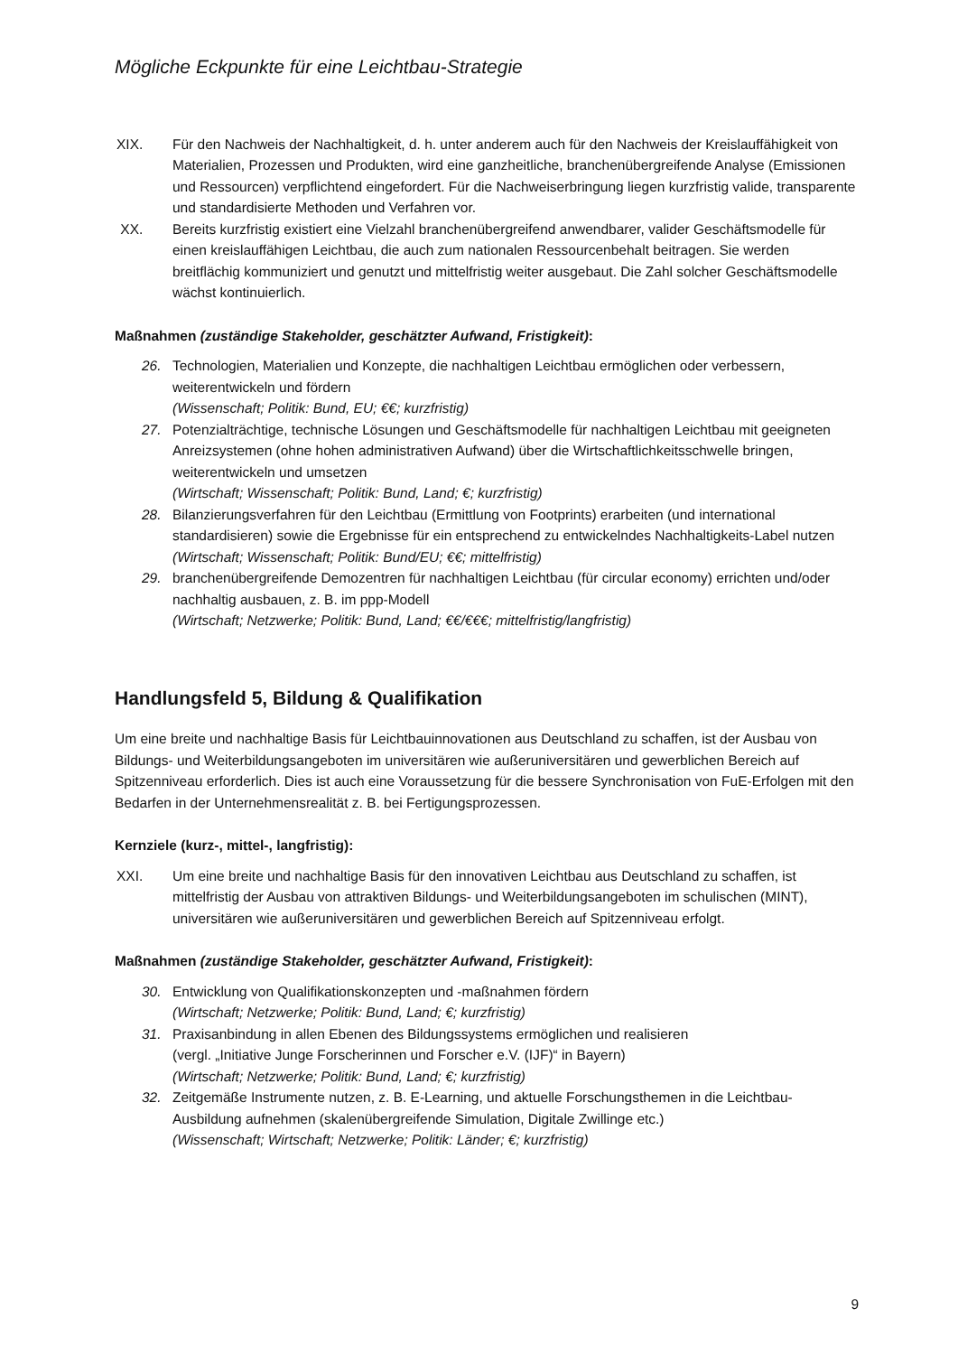Mögliche Eckpunkte für eine Leichtbau-Strategie
XIX. Für den Nachweis der Nachhaltigkeit, d. h. unter anderem auch für den Nachweis der Kreislauffähigkeit von Materialien, Prozessen und Produkten, wird eine ganzheitliche, branchenübergreifende Analyse (Emissionen und Ressourcen) verpflichtend eingefordert. Für die Nachweiserbringung liegen kurzfristig valide, transparente und standardisierte Methoden und Verfahren vor.
XX. Bereits kurzfristig existiert eine Vielzahl branchenübergreifend anwendbarer, valider Geschäftsmodelle für einen kreislauffähigen Leichtbau, die auch zum nationalen Ressourcenbehalt beitragen. Sie werden breitflächig kommuniziert und genutzt und mittelfristig weiter ausgebaut. Die Zahl solcher Geschäftsmodelle wächst kontinuierlich.
Maßnahmen (zuständige Stakeholder, geschätzter Aufwand, Fristigkeit):
26. Technologien, Materialien und Konzepte, die nachhaltigen Leichtbau ermöglichen oder verbessern, weiterentwickeln und fördern
(Wissenschaft; Politik: Bund, EU; €€; kurzfristig)
27. Potenzialträchtige, technische Lösungen und Geschäftsmodelle für nachhaltigen Leichtbau mit geeigneten Anreizsystemen (ohne hohen administrativen Aufwand) über die Wirtschaftlichkeitsschwelle bringen, weiterentwickeln und umsetzen
(Wirtschaft; Wissenschaft; Politik: Bund, Land; €; kurzfristig)
28. Bilanzierungsverfahren für den Leichtbau (Ermittlung von Footprints) erarbeiten (und international standardisieren) sowie die Ergebnisse für ein entsprechend zu entwickelndes Nachhaltigkeits-Label nutzen
(Wirtschaft; Wissenschaft; Politik: Bund/EU; €€; mittelfristig)
29. branchenübergreifende Demozentren für nachhaltigen Leichtbau (für circular economy) errichten und/oder nachhaltig ausbauen, z. B. im ppp-Modell
(Wirtschaft; Netzwerke; Politik: Bund, Land; €€/€€€; mittelfristig/langfristig)
Handlungsfeld 5, Bildung & Qualifikation
Um eine breite und nachhaltige Basis für Leichtbauinnovationen aus Deutschland zu schaffen, ist der Ausbau von Bildungs- und Weiterbildungsangeboten im universitären wie außeruniversitären und gewerblichen Bereich auf Spitzenniveau erforderlich. Dies ist auch eine Voraussetzung für die bessere Synchronisation von FuE-Erfolgen mit den Bedarfen in der Unternehmensrealität z. B. bei Fertigungsprozessen.
Kernziele (kurz-, mittel-, langfristig):
XXI. Um eine breite und nachhaltige Basis für den innovativen Leichtbau aus Deutschland zu schaffen, ist mittelfristig der Ausbau von attraktiven Bildungs- und Weiterbildungsangeboten im schulischen (MINT), universitären wie außeruniversitären und gewerblichen Bereich auf Spitzenniveau erfolgt.
Maßnahmen (zuständige Stakeholder, geschätzter Aufwand, Fristigkeit):
30. Entwicklung von Qualifikationskonzepten und -maßnahmen fördern
(Wirtschaft; Netzwerke; Politik: Bund, Land; €; kurzfristig)
31. Praxisanbindung in allen Ebenen des Bildungssystems ermöglichen und realisieren
(vergl. „Initiative Junge Forscherinnen und Forscher e.V. (IJF)“ in Bayern)
(Wirtschaft; Netzwerke; Politik: Bund, Land; €; kurzfristig)
32. Zeitgemäße Instrumente nutzen, z. B. E-Learning, und aktuelle Forschungsthemen in die Leichtbau-Ausbildung aufnehmen (skalenübergreifende Simulation, Digitale Zwillinge etc.)
(Wissenschaft; Wirtschaft; Netzwerke; Politik: Länder; €; kurzfristig)
9